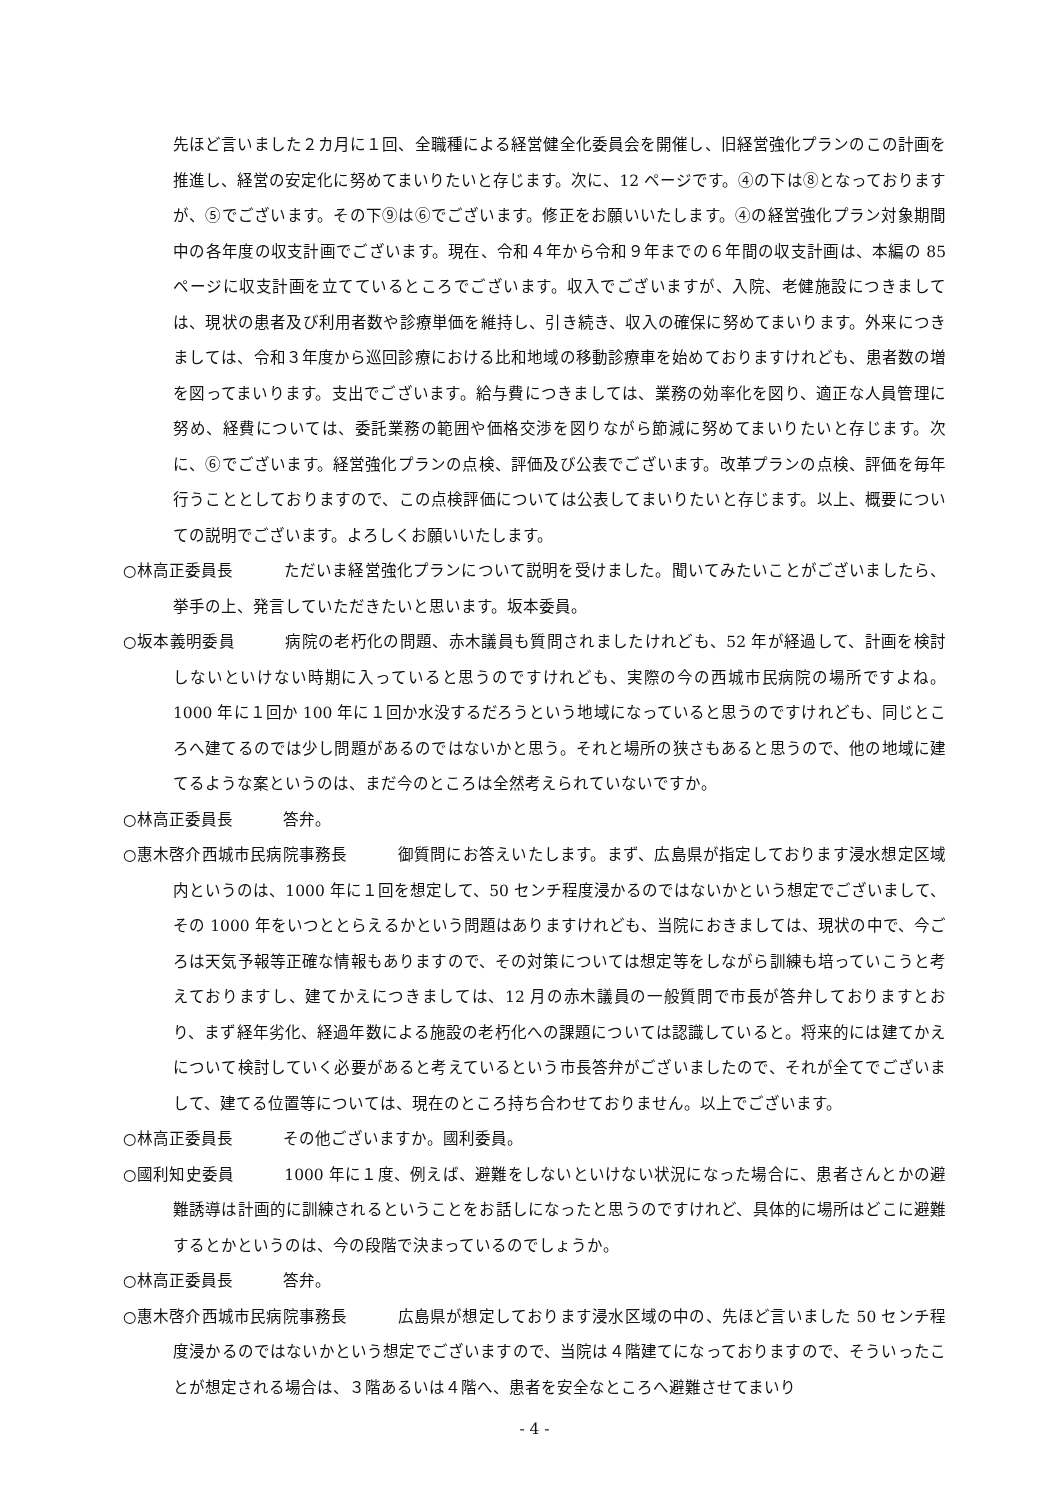先ほど言いました２カ月に１回、全職種による経営健全化委員会を開催し、旧経営強化プランのこの計画を推進し、経営の安定化に努めてまいりたいと存じます。次に、12 ページです。④の下は⑧となっておりますが、⑤でございます。その下⑨は⑥でございます。修正をお願いいたします。④の経営強化プラン対象期間中の各年度の収支計画でございます。現在、令和４年から令和９年までの６年間の収支計画は、本編の 85 ページに収支計画を立てているところでございます。収入でございますが、入院、老健施設につきましては、現状の患者及び利用者数や診療単価を維持し、引き続き、収入の確保に努めてまいります。外来につきましては、令和３年度から巡回診療における比和地域の移動診療車を始めておりますけれども、患者数の増を図ってまいります。支出でございます。給与費につきましては、業務の効率化を図り、適正な人員管理に努め、経費については、委託業務の範囲や価格交渉を図りながら節減に努めてまいりたいと存じます。次に、⑥でございます。経営強化プランの点検、評価及び公表でございます。改革プランの点検、評価を毎年行うこととしておりますので、この点検評価については公表してまいりたいと存じます。以上、概要についての説明でございます。よろしくお願いいたします。
○林高正委員長 ただいま経営強化プランについて説明を受けました。聞いてみたいことがございましたら、挙手の上、発言していただきたいと思います。坂本委員。
○坂本義明委員 病院の老朽化の問題、赤木議員も質問されましたけれども、52 年が経過して、計画を検討しないといけない時期に入っていると思うのですけれども、実際の今の西城市民病院の場所ですよね。1000 年に１回か 100 年に１回か水没するだろうという地域になっていると思うのですけれども、同じところへ建てるのでは少し問題があるのではないかと思う。それと場所の狭さもあると思うので、他の地域に建てるような案というのは、まだ今のところは全然考えられていないですか。
○林高正委員長 答弁。
○惠木啓介西城市民病院事務長 御質問にお答えいたします。まず、広島県が指定しております浸水想定区域内というのは、1000 年に１回を想定して、50 センチ程度浸かるのではないかという想定でございまして、その 1000 年をいつととらえるかという問題はありますけれども、当院におきましては、現状の中で、今ごろは天気予報等正確な情報もありますので、その対策については想定等をしながら訓練も培っていこうと考えておりますし、建てかえにつきましては、12 月の赤木議員の一般質問で市長が答弁しておりますとおり、まず経年劣化、経過年数による施設の老朽化への課題については認識していると。将来的には建てかえについて検討していく必要があると考えているという市長答弁がございましたので、それが全てでございまして、建てる位置等については、現在のところ持ち合わせておりません。以上でございます。
○林高正委員長 その他ございますか。國利委員。
○國利知史委員 1000 年に１度、例えば、避難をしないといけない状況になった場合に、患者さんとかの避難誘導は計画的に訓練されるということをお話しになったと思うのですけれど、具体的に場所はどこに避難するとかというのは、今の段階で決まっているのでしょうか。
○林高正委員長 答弁。
○惠木啓介西城市民病院事務長 広島県が想定しております浸水区域の中の、先ほど言いました 50 センチ程度浸かるのではないかという想定でございますので、当院は４階建てになっておりますので、そういったことが想定される場合は、３階あるいは４階へ、患者を安全なところへ避難させてまいり
- 4 -